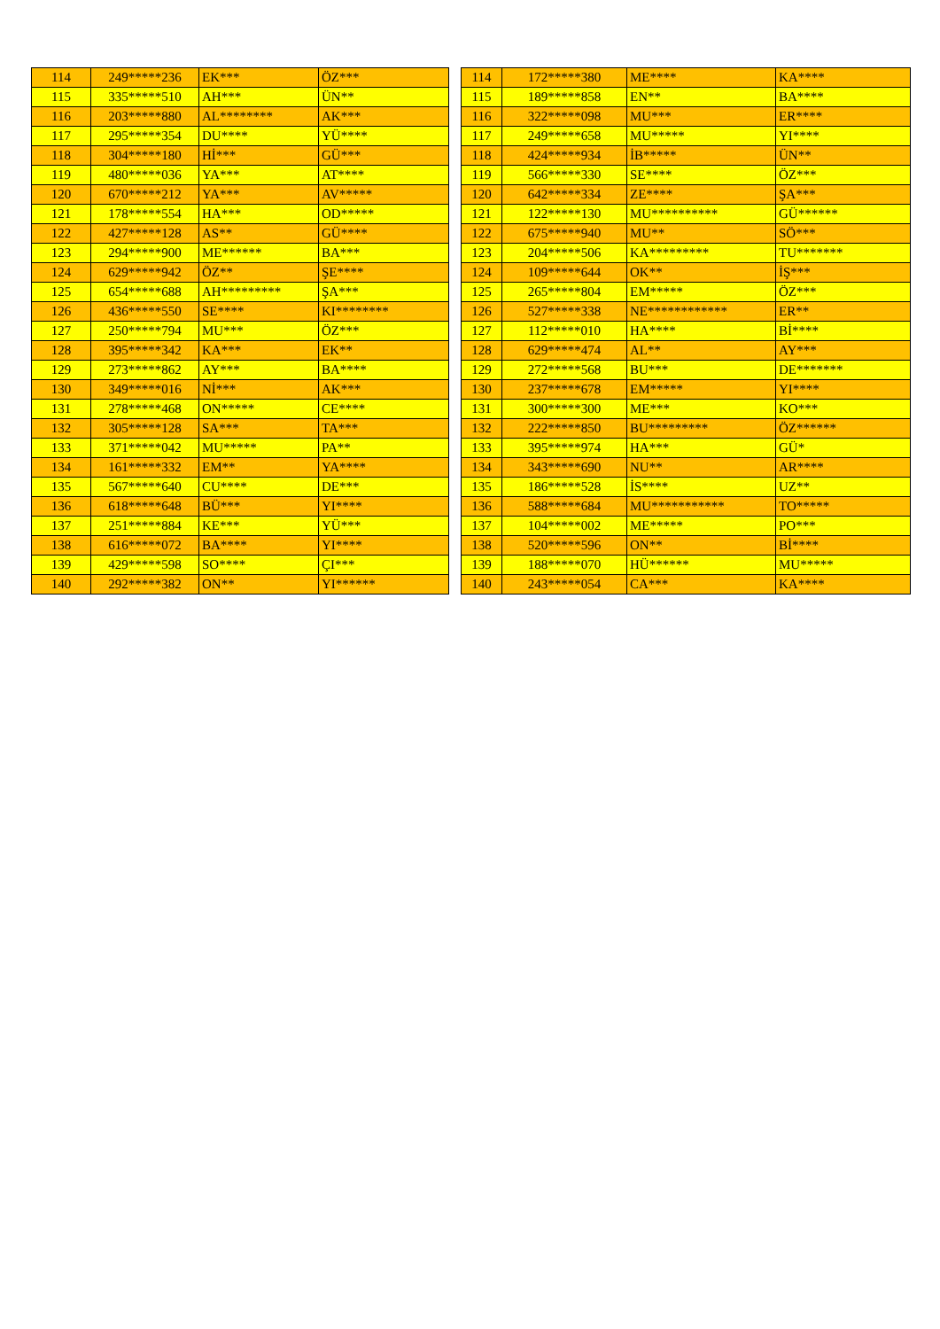| 114 | 249*****236 | EK*** | ÖZ*** |
| 115 | 335*****510 | AH*** | ÜN** |
| 116 | 203*****880 | AL******** | AK*** |
| 117 | 295*****354 | DU**** | YÜ**** |
| 118 | 304*****180 | Hİ*** | GÜ*** |
| 119 | 480*****036 | YA*** | AT**** |
| 120 | 670*****212 | YA*** | AV***** |
| 121 | 178*****554 | HA*** | OD***** |
| 122 | 427*****128 | AS** | GÜ**** |
| 123 | 294*****900 | ME****** | BA*** |
| 124 | 629*****942 | ÖZ** | ŞE**** |
| 125 | 654*****688 | AH********* | ŞA*** |
| 126 | 436*****550 | SE**** | KI******** |
| 127 | 250*****794 | MU*** | ÖZ*** |
| 128 | 395*****342 | KA*** | EK** |
| 129 | 273*****862 | AY*** | BA**** |
| 130 | 349*****016 | Nİ*** | AK*** |
| 131 | 278*****468 | ON***** | CE**** |
| 132 | 305*****128 | SA*** | TA*** |
| 133 | 371*****042 | MU***** | PA** |
| 134 | 161*****332 | EM** | YA**** |
| 135 | 567*****640 | CU**** | DE*** |
| 136 | 618*****648 | BÜ*** | YI**** |
| 137 | 251*****884 | KE*** | YÜ*** |
| 138 | 616*****072 | BA**** | YI**** |
| 139 | 429*****598 | SO**** | ÇI*** |
| 140 | 292*****382 | ON** | YI****** |
| 114 | 172*****380 | ME**** | KA**** |
| 115 | 189*****858 | EN** | BA**** |
| 116 | 322*****098 | MU*** | ER**** |
| 117 | 249*****658 | MU***** | YI**** |
| 118 | 424*****934 | İB***** | ÜN** |
| 119 | 566*****330 | SE**** | ÖZ*** |
| 120 | 642*****334 | ZE**** | ŞA*** |
| 121 | 122*****130 | MU********** | GÜ****** |
| 122 | 675*****940 | MU** | SÖ*** |
| 123 | 204*****506 | KA********* | TU******* |
| 124 | 109*****644 | OK** | İŞ*** |
| 125 | 265*****804 | EM***** | ÖZ*** |
| 126 | 527*****338 | NE************ | ER** |
| 127 | 112*****010 | HA**** | Bİ**** |
| 128 | 629*****474 | AL** | AY*** |
| 129 | 272*****568 | BU*** | DE******* |
| 130 | 237*****678 | EM***** | YI**** |
| 131 | 300*****300 | ME*** | KO*** |
| 132 | 222*****850 | BU********* | ÖZ****** |
| 133 | 395*****974 | HA*** | GÜ* |
| 134 | 343*****690 | NU** | AR**** |
| 135 | 186*****528 | İS**** | UZ** |
| 136 | 588*****684 | MU*********** | TO***** |
| 137 | 104*****002 | ME***** | PO*** |
| 138 | 520*****596 | ON** | Bİ**** |
| 139 | 188*****070 | HÜ****** | MU***** |
| 140 | 243*****054 | CA*** | KA**** |